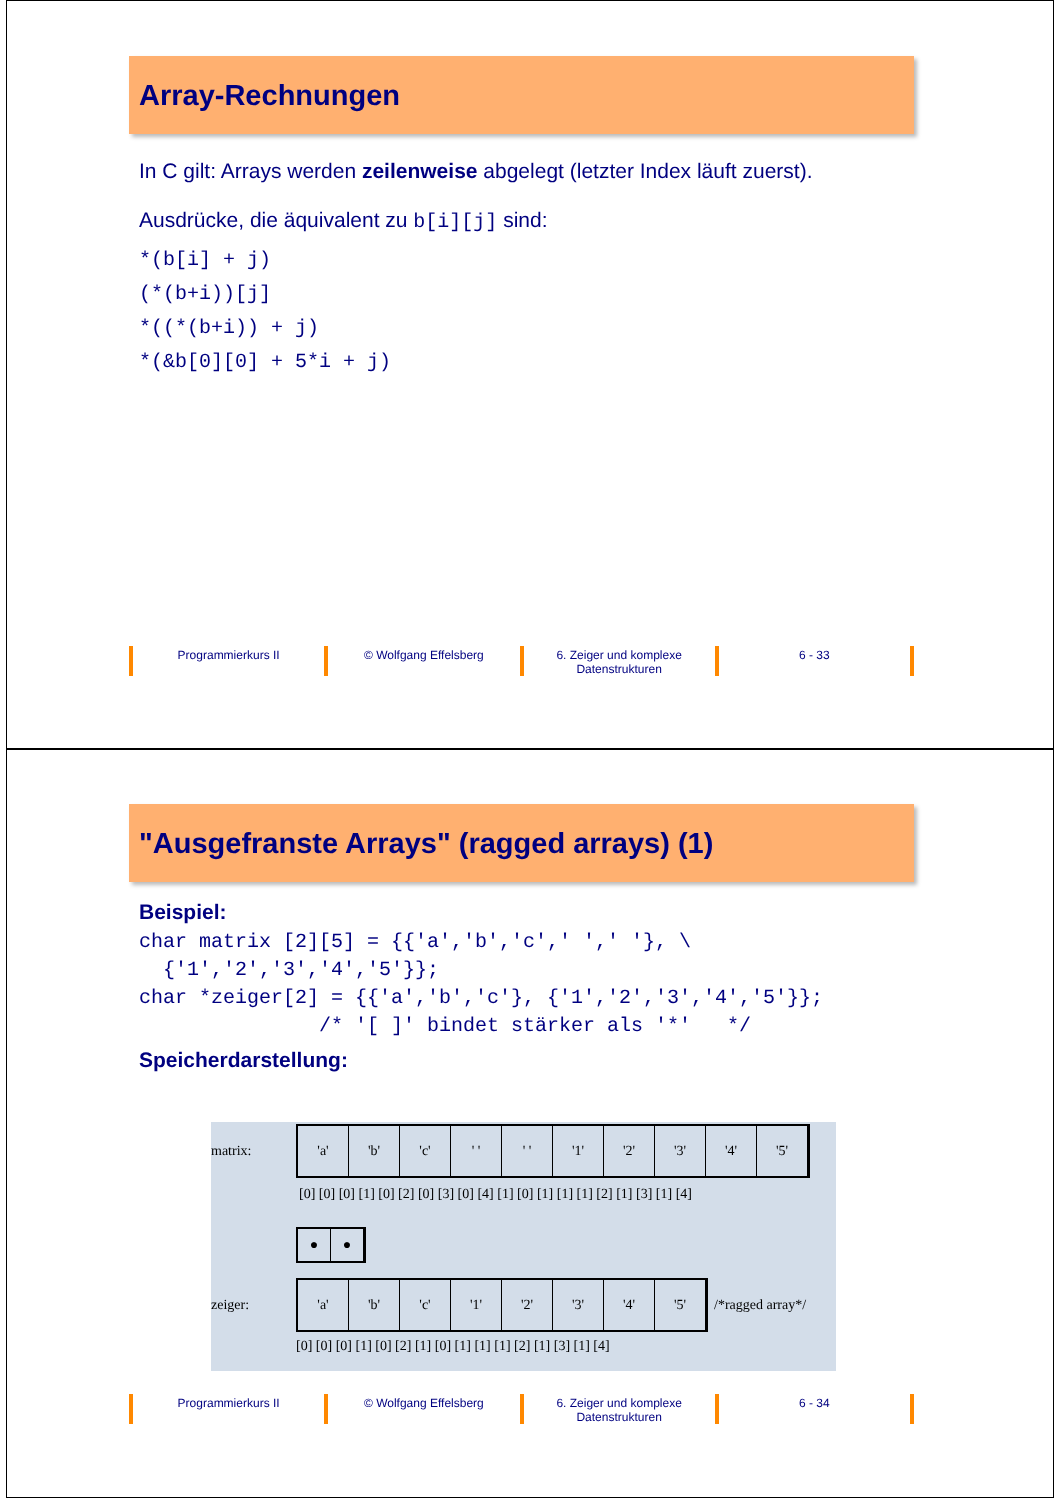Array-Rechnungen
In C gilt: Arrays werden zeilenweise abgelegt (letzter Index läuft zuerst).
Ausdrücke, die äquivalent zu b[i][j] sind:
*(b[i] + j)
(*(b+i))[j]
*((*(b+i)) + j)
*(&b[0][0] + 5*i + j)
Programmierkurs II © Wolfgang Effelsberg 6. Zeiger und komplexe Datenstrukturen
6 - 33
"Ausgefranste Arrays" (ragged arrays) (1)
Beispiel:
char matrix [2][5] = {{'a','b','c',' ',' '}, \ {'1','2','3','4','5'}}; char *zeiger[2] = {{'a','b','c'}, {'1','2','3','4','5'}}; /* '[ ]' bindet stärker als '*' */
Speicherdarstellung:
matrix:
'a' 'b' 'c' ' ' ' ' '1' '2' '3' '4' '5'
[0] [0] [0] [1] [0] [2] [0] [3] [0] [4] [1] [0] [1] [1] [1] [2] [1] [3] [1] [4]
● ●
zeiger:
'a' 'b' 'c' '1' '2' '3' '4' '5'
/*ragged array*/
[0] [0] [0] [1] [0] [2] [1] [0] [1] [1] [1] [2] [1] [3] [1] [4]
Programmierkurs II © Wolfgang Effelsberg 6. Zeiger und komplexe Datenstrukturen
6 - 34